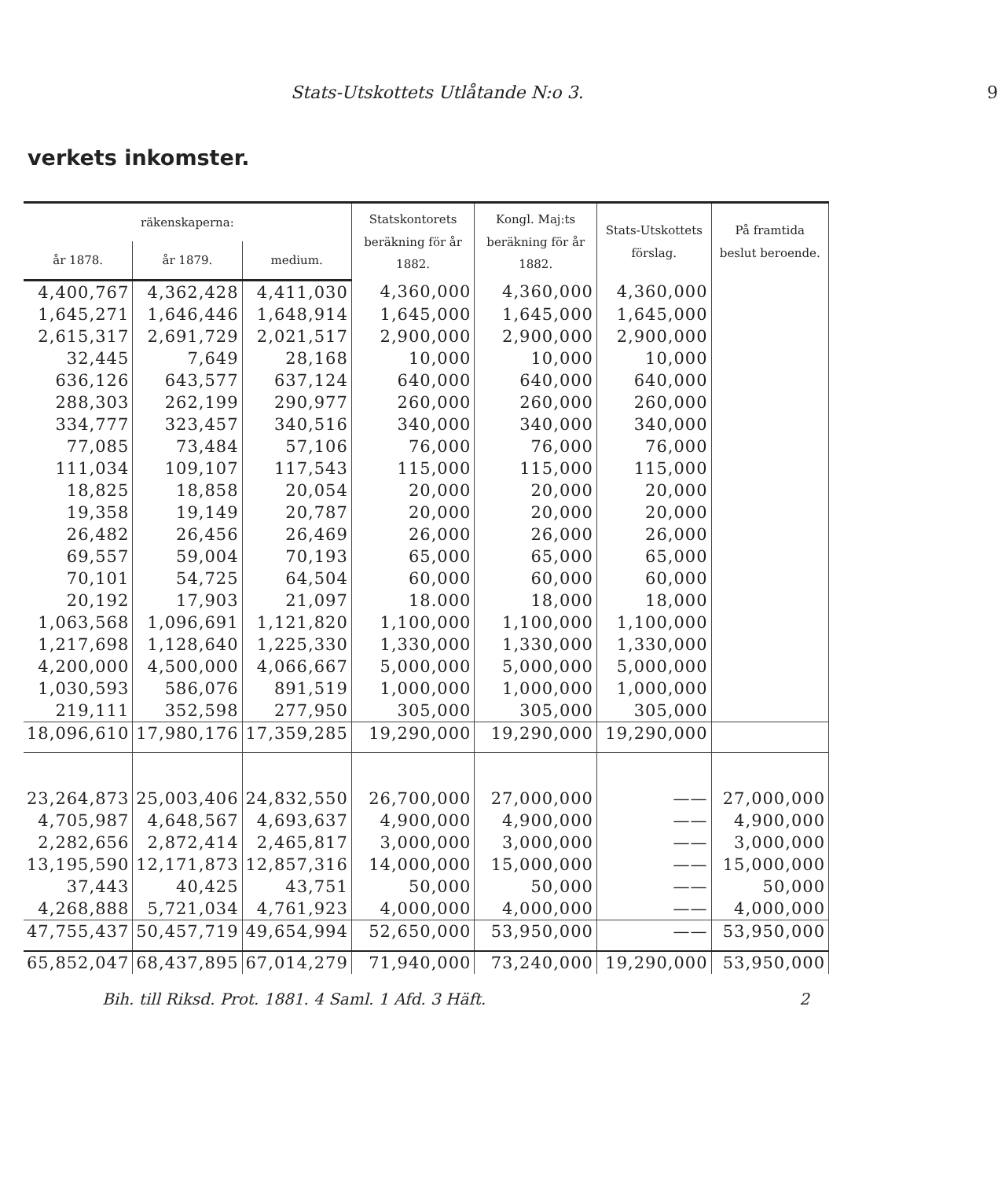Stats-Utskottets Utlåtande N:o 3. 9
verkets inkomster.
| räkenskaperna: | | | Statskontorets beräkning för år 1882. | Kongl. Maj:ts beräkning för år 1882. | Stats-Utskottets förslag. | På framtida beslut beroende. |
| --- | --- | --- | --- | --- | --- | --- |
| år 1878. | år 1879. | medium. | | | | |
| 4,400,767 | 4,362,428 | 4,411,030 | 4,360,000 | 4,360,000 | 4,360,000 | |
| 1,645,271 | 1,646,446 | 1,648,914 | 1,645,000 | 1,645,000 | 1,645,000 | |
| 2,615,317 | 2,691,729 | 2,021,517 | 2,900,000 | 2,900,000 | 2,900,000 | |
| 32,445 | 7,649 | 28,168 | 10,000 | 10,000 | 10,000 | |
| 636,126 | 643,577 | 637,124 | 640,000 | 640,000 | 640,000 | |
| 288,303 | 262,199 | 290,977 | 260,000 | 260,000 | 260,000 | |
| 334,777 | 323,457 | 340,516 | 340,000 | 340,000 | 340,000 | |
| 77,085 | 73,484 | 57,106 | 76,000 | 76,000 | 76,000 | |
| 111,034 | 109,107 | 117,543 | 115,000 | 115,000 | 115,000 | |
| 18,825 | 18,858 | 20,054 | 20,000 | 20,000 | 20,000 | |
| 19,358 | 19,149 | 20,787 | 20,000 | 20,000 | 20,000 | |
| 26,482 | 26,456 | 26,469 | 26,000 | 26,000 | 26,000 | |
| 69,557 | 59,004 | 70,193 | 65,000 | 65,000 | 65,000 | |
| 70,101 | 54,725 | 64,504 | 60,000 | 60,000 | 60,000 | |
| 20,192 | 17,903 | 21,097 | 18.000 | 18,000 | 18,000 | |
| 1,063,568 | 1,096,691 | 1,121,820 | 1,100,000 | 1,100,000 | 1,100,000 | |
| 1,217,698 | 1,128,640 | 1,225,330 | 1,330,000 | 1,330,000 | 1,330,000 | |
| 4,200,000 | 4,500,000 | 4,066,667 | 5,000,000 | 5,000,000 | 5,000,000 | |
| 1,030,593 | 586,076 | 891,519 | 1,000,000 | 1,000,000 | 1,000,000 | |
| 219,111 | 352,598 | 277,950 | 305,000 | 305,000 | 305,000 | |
| 18,096,610 | 17,980,176 | 17,359,285 | 19,290,000 | 19,290,000 | 19,290,000 | |
| 23,264,873 | 25,003,406 | 24,832,550 | 26,700,000 | 27,000,000 | —— | 27,000,000 |
| 4,705,987 | 4,648,567 | 4,693,637 | 4,900,000 | 4,900,000 | —— | 4,900,000 |
| 2,282,656 | 2,872,414 | 2,465,817 | 3,000,000 | 3,000,000 | —— | 3,000,000 |
| 13,195,590 | 12,171,873 | 12,857,316 | 14,000,000 | 15,000,000 | —— | 15,000,000 |
| 37,443 | 40,425 | 43,751 | 50,000 | 50,000 | —— | 50,000 |
| 4,268,888 | 5,721,034 | 4,761,923 | 4,000,000 | 4,000,000 | —— | 4,000,000 |
| 47,755,437 | 50,457,719 | 49,654,994 | 52,650,000 | 53,950,000 | —— | 53,950,000 |
| 65,852,047 | 68,437,895 | 67,014,279 | 71,940,000 | 73,240,000 | 19,290,000 | 53,950,000 |
Bih. till Riksd. Prot. 1881. 4 Saml. 1 Afd. 3 Häft. 2